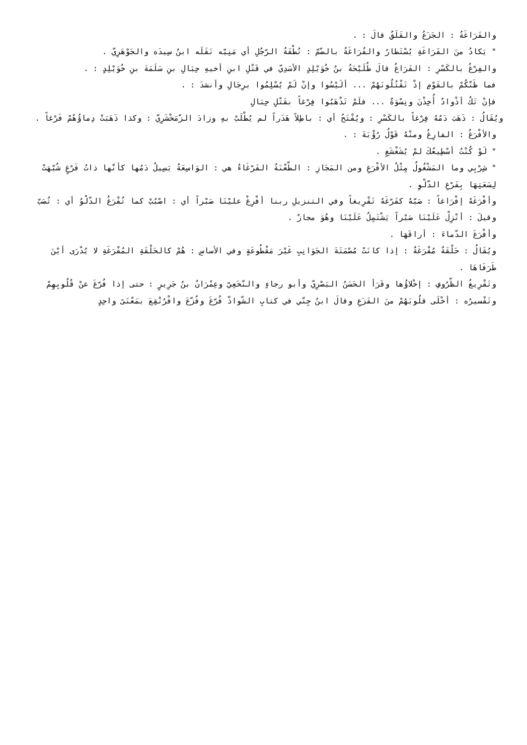والفَرَاغَةُ : الجَزَعُ والقَلَقُ قالَ : .
" يَكادُ منَ الفَرَاغَةِ يُسْتَطارُ والفُرَاغَةُ بالضّمّ : نُطْفَةُ الرّجُلِ أي مَنِيّه نَقَلَه ابنُ سِيدَه والجَوْهَرِيّ .
والفِرْغُ بالكَسْرِ : الفَرَاغُ قالَ طُلَيْحَةُ بنُ خُوَيْلِدٍ الأسَدِيّ في قَتْلِ ابنِ أخيهِ حِبَالِ بنِ سَلَمَةَ بنِ خُوَيْلِدٍ : .
فما ظَنّكُمْ بالقَوْمِ إذْ تَقْتُلُونَهُمْ ... ألَيْسُوا وإنْ لَمْ يُسْلِمُوا برِجَالِ وأنشدَ : .
فإنْ تَكُ أذْوادٌ أُخِذْنَ ونِسْوَةٌ ... فلَمْ تَذْهَبُوا فِرْغاً بقَتْلِ حِبَالِ
ويُقَالُ : ذَهَبَ دَمُهُ فِرْغاً بالكَسْرِ : ويُفْتَحُ أي : باطِلاً هَدَراً لم يُطْلَبْ بهِ وزادَ الزّمَخْشَرِيّ : وكذا ذَهَبَتْ دِماؤُهُمْ فَرْغاً .
والأفْرَغُ : الفارِغُ ومنْهُ قَوْلُ رُؤْبَةَ : .
" لَوْ كُنْتُ أسْطِيعُكَ لمْ يُشَغْشَغِ .
" شِرْبِي وما المَشْغُولُ مِثْلُ الأفْرَغِ ومن المَجَازِ : الطّعْنَةُ الفَرْغَاءُ هي : الوَاسِعَةُ يَسِيلُ دَمُها كأنّها ذاتُ فَرْغٍ شُبّهَتْ لِسَعَتِهَا بِفَرْغِ الدّلْوِ .
وأفْرَغَهُ إفْرَاغاً : صَبّهُ كفَرّغَهُ تَفْرِيغاً وفي التنزيلِ ربنا أفْرِغْ عليْنَا صَبْراً أي : اصْبُبْ كما تُفْرَغُ الدّلْوُ أي : تُصَبّ وقيلَ : أنْزِلْ عَلَيْنَا صَبْراً يَشْتَمِلُ عَلَيْنَا وهُوَ مجازٌ .
وأفْرَغَ الدّماءَ : أراقَهَا .
ويُقَالُ : حَلْقَةٌ مُفْرَغَةٌ : إذا كانَتْ مُصْمَتَةَ الجَوَانِبِ غَيْرَ مَقْطُوعَةٍ وفي الأساسِ : هُمْ كالحَلْقَةِ المُفْرَغَةِ لا يُدْرَى أيْنَ طَرَفَاهَا .
وتَفْرِيغُ الظّرُوفِ : إخْلاؤُها وقَرَأ الحَسَنُ البَصْرِيّ وأبو رجاءٍ والنّخَعِيّ وعِمْرَانُ بنُ جَرِيرٍ : حتى إذا فُرّغَ عنْ قُلُوبِهِمْ وتَفْسيرُه : أخْلَى قلُوبَهُمْ منَ الفَزَعِ وقالَ ابنُ جِنّي في كتابِ الشّواذّ فُرّغَ وفُزّعَ وافْرُنْقِعَ بمَعْنَىً واحِدٍ